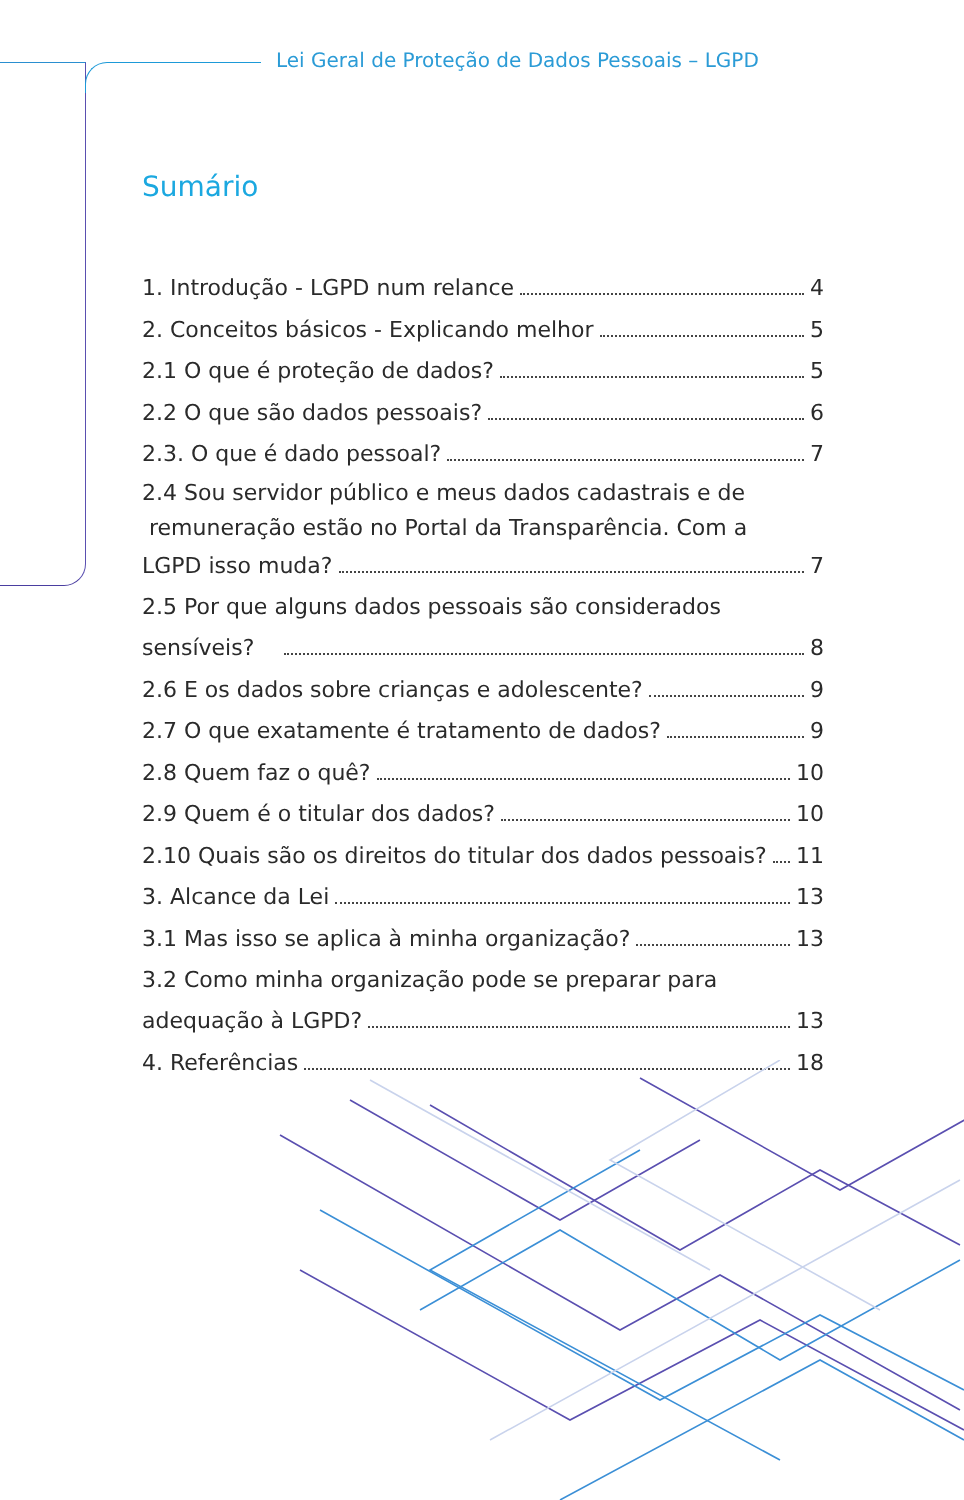Lei Geral de Proteção de Dados Pessoais – LGPD
Sumário
1. Introdução - LGPD num relance 4
2. Conceitos básicos - Explicando melhor 5
2.1 O que é proteção de dados? 5
2.2 O que são dados pessoais? 6
2.3. O que é dado pessoal? 7
2.4 Sou servidor público e meus dados cadastrais e de
remuneração estão no Portal da Transparência. Com a
LGPD isso muda? 7
2.5 Por que alguns dados pessoais são considerados
sensíveis? 8
2.6 E os dados sobre crianças e adolescente? 9
2.7 O que exatamente é tratamento de dados? 9
2.8 Quem faz o quê? 10
2.9 Quem é o titular dos dados? 10
2.10 Quais são os direitos do titular dos dados pessoais? 11
3. Alcance da Lei 13
3.1 Mas isso se aplica à minha organização? 13
3.2 Como minha organização pode se preparar para
adequação à LGPD? 13
4. Referências 18